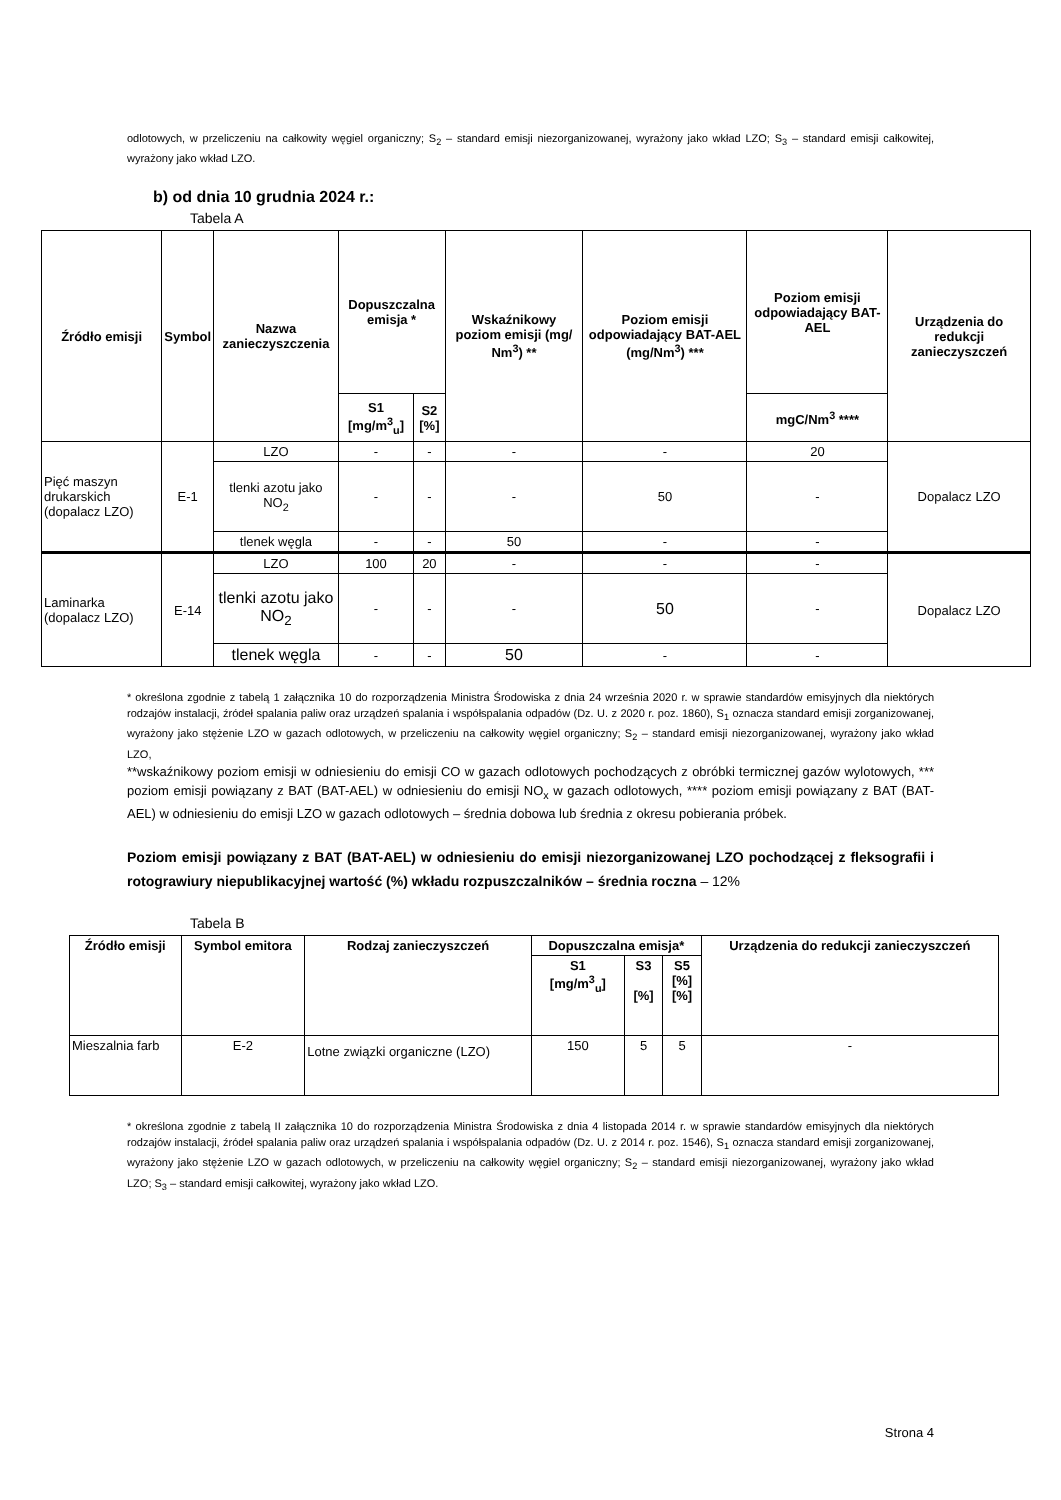odlotowych, w przeliczeniu na całkowity węgiel organiczny; S<sub>2</sub> – standard emisji niezorganizowanej, wyrażony jako wkład LZO; S<sub>3</sub> – standard emisji całkowitej, wyrażony jako wkład LZO.
b) od dnia 10 grudnia 2024 r.:
Tabela A
| Źródło emisji | Symbol | Nazwa zanieczyszczenia | Dopuszczalna emisja * | | Wskaźnikowy poziom emisji (mg/ Nm<sup>3</sup>) ** | Poziom emisji odpowiadający BAT-AEL (mg/Nm<sup>3</sup>) *** | Poziom emisji odpowiadający BAT-AEL | Urządzenia do redukcji zanieczyszczeń |
| --- | --- | --- | --- | --- | --- | --- | --- | --- |
| | | | S1 [mg/m<sup>3</sup><sub>u</sub>] | S2 [%] | | | mgC/Nm<sup>3</sup> **** | |
| Pięć maszyn drukarskich (dopalacz LZO) | E-1 | LZO | - | - | - | - | 20 | Dopalacz LZO |
| | | tlenki azotu jako NO<sub>2</sub> | - | - | - | 50 | - | |
| | | tlenek węgla | - | - | 50 | - | - | |
| Laminarka (dopalacz LZO) | E-14 | LZO | 100 | 20 | - | - | - | Dopalacz LZO |
| | | tlenki azotu jako NO<sub>2</sub> | - | - | - | 50 | - | |
| | | tlenek węgla | - | - | 50 | - | - | |
* określona zgodnie z tabelą 1 załącznika 10 do rozporządzenia Ministra Środowiska z dnia 24 września 2020 r. w sprawie standardów emisyjnych dla niektórych rodzajów instalacji, źródeł spalania paliw oraz urządzeń spalania i współspalania odpadów (Dz. U. z 2020 r. poz. 1860), S<sub>1</sub> oznacza standard emisji zorganizowanej, wyrażony jako stężenie LZO w gazach odlotowych, w przeliczeniu na całkowity węgiel organiczny; S<sub>2</sub> – standard emisji niezorganizowanej, wyrażony jako wkład LZO,
**wskaźnikowy poziom emisji w odniesieniu do emisji CO w gazach odlotowych pochodzących z obróbki termicznej gazów wylotowych, *** poziom emisji powiązany z BAT (BAT-AEL) w odniesieniu do emisji NO<sub>x</sub> w gazach odlotowych, **** poziom emisji powiązany z BAT (BAT-AEL) w odniesieniu do emisji LZO w gazach odlotowych – średnia dobowa lub średnia z okresu pobierania próbek.
Poziom emisji powiązany z BAT (BAT-AEL) w odniesieniu do emisji niezorganizowanej LZO pochodzącej z fleksografii i rotograwiury niepublikacyjnej wartość (%) wkładu rozpuszczalników – średnia roczna – 12%
Tabela B
| Źródło emisji | Symbol emitora | Rodzaj zanieczyszczeń | Dopuszczalna emisja* | | | Urządzenia do redukcji zanieczyszczeń |
| --- | --- | --- | --- | --- | --- | --- |
| | | | S1 [mg/m<sup>3</sup><sub>u</sub>] | S3 [%] | S5 [%] [%] | |
| Mieszalnia farb | E-2 | Lotne związki organiczne (LZO) | 150 | 5 | 5 | - |
* określona zgodnie z tabelą II załącznika 10 do rozporządzenia Ministra Środowiska z dnia 4 listopada 2014 r. w sprawie standardów emisyjnych dla niektórych rodzajów instalacji, źródeł spalania paliw oraz urządzeń spalania i współspalania odpadów (Dz. U. z 2014 r. poz. 1546), S<sub>1</sub> oznacza standard emisji zorganizowanej, wyrażony jako stężenie LZO w gazach odlotowych, w przeliczeniu na całkowity węgiel organiczny; S<sub>2</sub> – standard emisji niezorganizowanej, wyrażony jako wkład LZO; S<sub>3</sub> – standard emisji całkowitej, wyrażony jako wkład LZO.
Strona 4